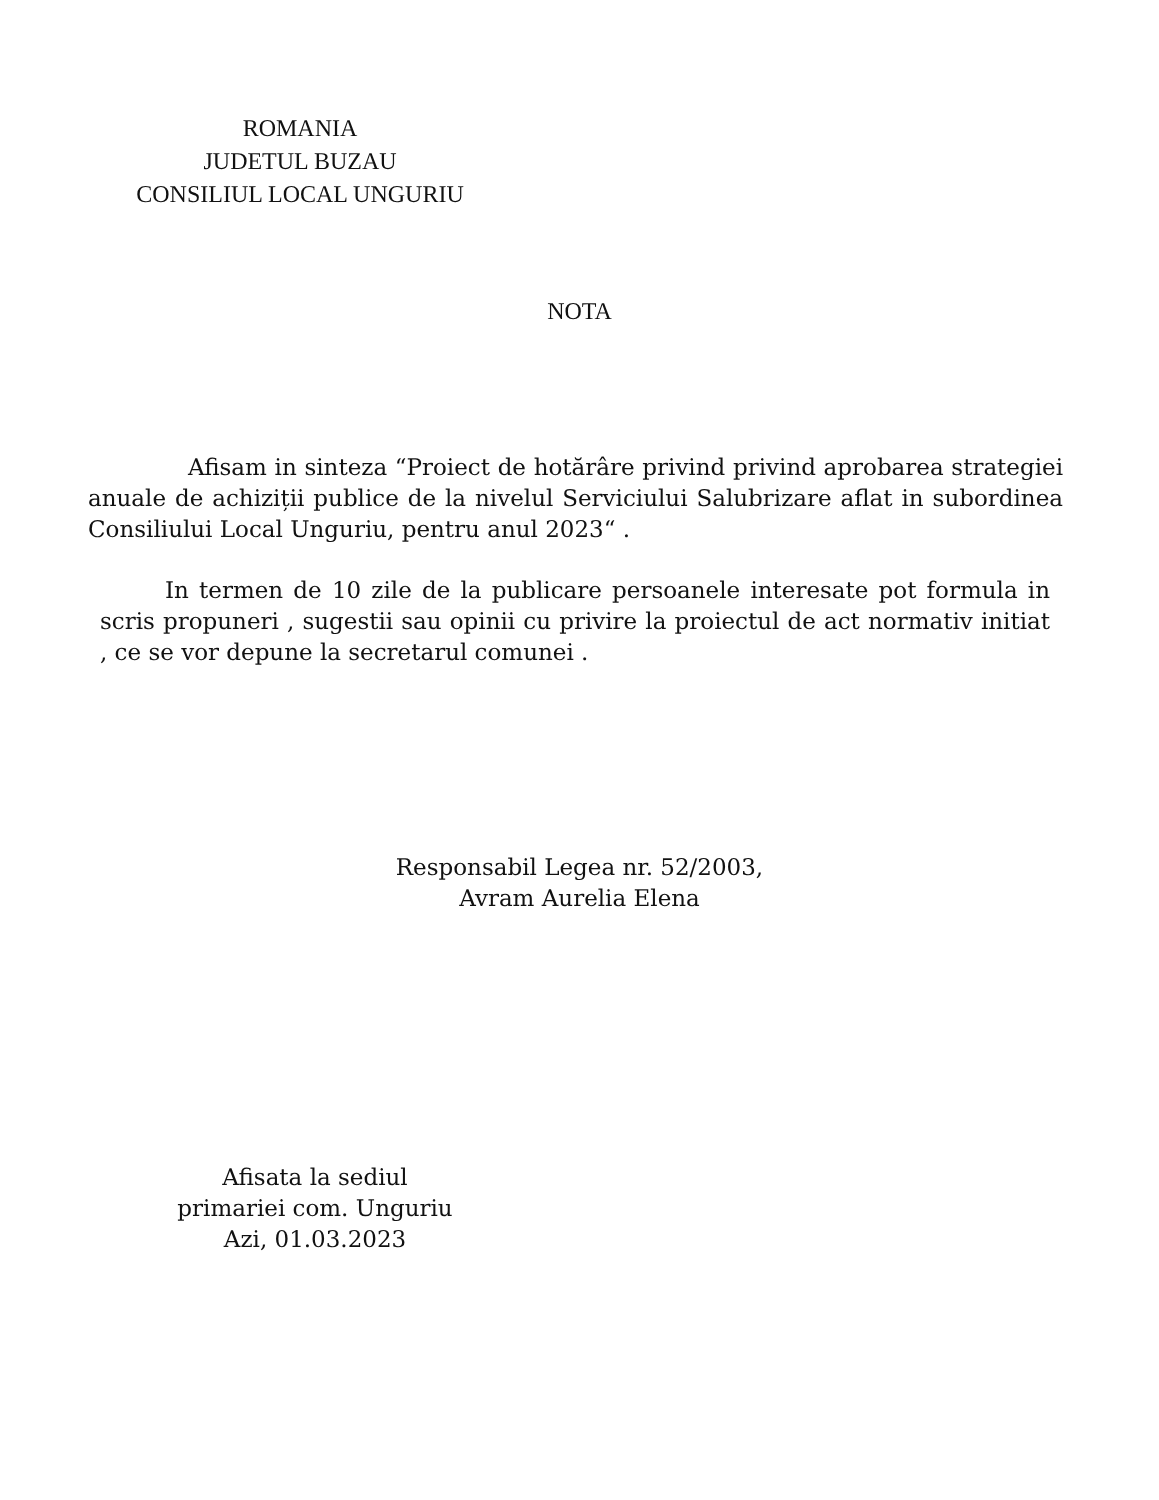ROMANIA
JUDETUL BUZAU
CONSILIUL LOCAL UNGURIU
NOTA
Afisam in sinteza “Proiect de hotărâre privind privind aprobarea strategiei anuale de achiziții publice de la nivelul Serviciului Salubrizare aflat in subordinea Consiliului Local Unguriu, pentru anul 2023“ .
In termen de 10 zile de la publicare persoanele interesate pot formula in scris propuneri , sugestii sau opinii cu privire la proiectul de act normativ initiat , ce se vor depune la secretarul comunei .
Responsabil Legea nr. 52/2003,
Avram Aurelia Elena
Afisata la sediul
primariei com. Unguriu
Azi, 01.03.2023